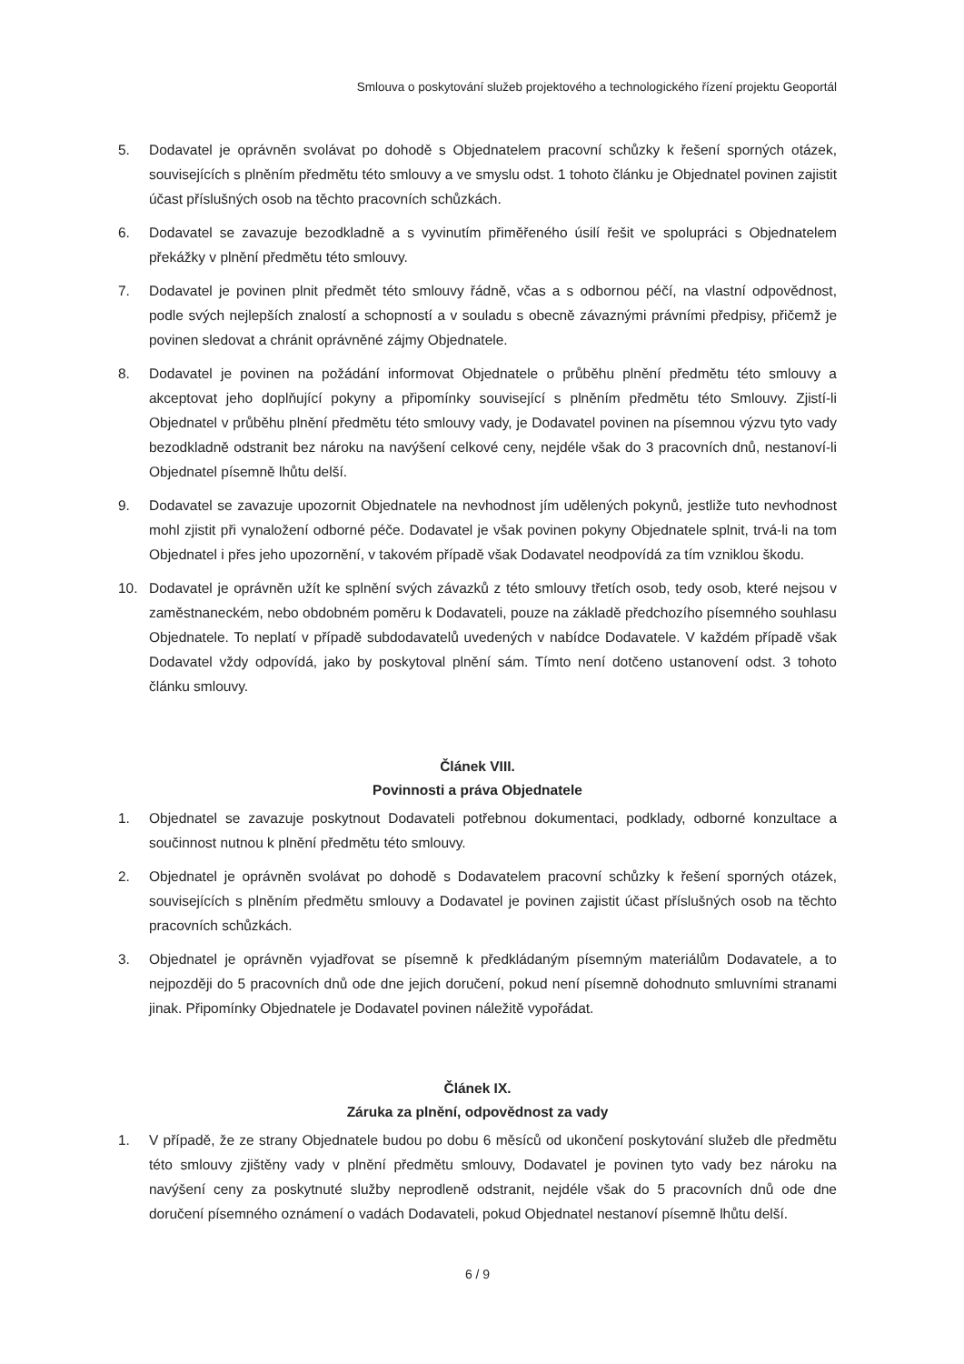Smlouva o poskytování služeb projektového a technologického řízení projektu Geoportál
5. Dodavatel je oprávněn svolávat po dohodě s Objednatelem pracovní schůzky k řešení sporných otázek, souvisejících s plněním předmětu této smlouvy a ve smyslu odst. 1 tohoto článku je Objednatel povinen zajistit účast příslušných osob na těchto pracovních schůzkách.
6. Dodavatel se zavazuje bezodkladně a s vyvinutím přiměřeného úsilí řešit ve spolupráci s Objednatelem překážky v plnění předmětu této smlouvy.
7. Dodavatel je povinen plnit předmět této smlouvy řádně, včas a s odbornou péčí, na vlastní odpovědnost, podle svých nejlepších znalostí a schopností a v souladu s obecně závaznými právními předpisy, přičemž je povinen sledovat a chránit oprávněné zájmy Objednatele.
8. Dodavatel je povinen na požádání informovat Objednatele o průběhu plnění předmětu této smlouvy a akceptovat jeho doplňující pokyny a připomínky související s plněním předmětu této Smlouvy. Zjistí-li Objednatel v průběhu plnění předmětu této smlouvy vady, je Dodavatel povinen na písemnou výzvu tyto vady bezodkladně odstranit bez nároku na navýšení celkové ceny, nejdéle však do 3 pracovních dnů, nestanoví-li Objednatel písemně lhůtu delší.
9. Dodavatel se zavazuje upozornit Objednatele na nevhodnost jím udělených pokynů, jestliže tuto nevhodnost mohl zjistit při vynaložení odborné péče. Dodavatel je však povinen pokyny Objednatele splnit, trvá-li na tom Objednatel i přes jeho upozornění, v takovém případě však Dodavatel neodpovídá za tím vzniklou škodu.
10. Dodavatel je oprávněn užít ke splnění svých závazků z této smlouvy třetích osob, tedy osob, které nejsou v zaměstnaneckém, nebo obdobném poměru k Dodavateli, pouze na základě předchozího písemného souhlasu Objednatele. To neplatí v případě subdodavatelů uvedených v nabídce Dodavatele. V každém případě však Dodavatel vždy odpovídá, jako by poskytoval plnění sám. Tímto není dotčeno ustanovení odst. 3 tohoto článku smlouvy.
Článek VIII.
Povinnosti a práva Objednatele
1. Objednatel se zavazuje poskytnout Dodavateli potřebnou dokumentaci, podklady, odborné konzultace a součinnost nutnou k plnění předmětu této smlouvy.
2. Objednatel je oprávněn svolávat po dohodě s Dodavatelem pracovní schůzky k řešení sporných otázek, souvisejících s plněním předmětu smlouvy a Dodavatel je povinen zajistit účast příslušných osob na těchto pracovních schůzkách.
3. Objednatel je oprávněn vyjadřovat se písemně k předkládaným písemným materiálům Dodavatele, a to nejpozději do 5 pracovních dnů ode dne jejich doručení, pokud není písemně dohodnuto smluvními stranami jinak. Připomínky Objednatele je Dodavatel povinen náležitě vypořádat.
Článek IX.
Záruka za plnění, odpovědnost za vady
1. V případě, že ze strany Objednatele budou po dobu 6 měsíců od ukončení poskytování služeb dle předmětu této smlouvy zjištěny vady v plnění předmětu smlouvy, Dodavatel je povinen tyto vady bez nároku na navýšení ceny za poskytnuté služby neprodleně odstranit, nejdéle však do 5 pracovních dnů ode dne doručení písemného oznámení o vadách Dodavateli, pokud Objednatel nestanoví písemně lhůtu delší.
6 / 9